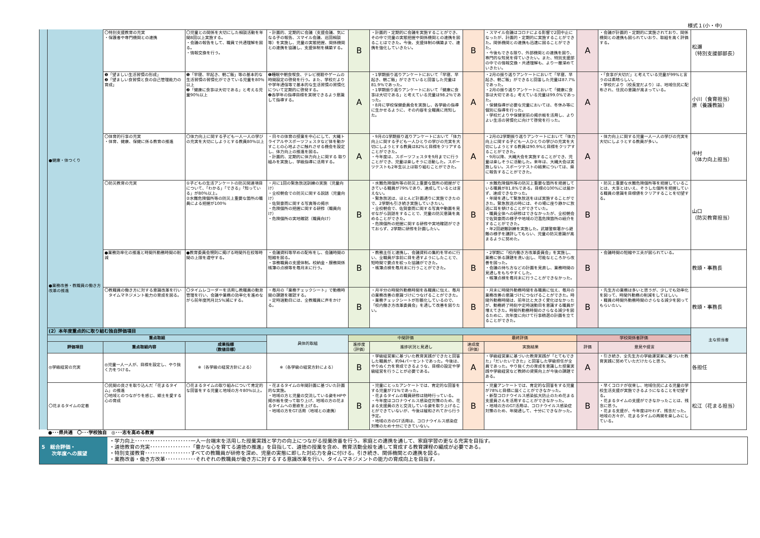様式１(小・中)
| | | 〇特別支援教育の充実 ・保護者や専門機関との連携 | 〇児童との関係を大切にした相談活動を年間8回以上実施する。 ・会議の報告をして、職員で共通理解を図る。 ・情報交換を行う。 | ・計画的、定期的に会議（支援会議、気になる子の報告、スマイル会議、巡回相談等）を実施し、児童の実態把握、関係機関との連携を協議し、支援体制を構築する。 | B | ・計画的・定期的に会議を実施することができ、その中で児童の実態把握や関係機関との連携を図ることはできた。今後、支援体制の構築まで、連携を強化していきたい。 | B | ・スマイル会議はコロナによる影響で2回中止になったが、計画的・定期的に実施することができた。関係機関との連携も迅速に図ることができた。 ・今後もできる限り、外部機関との連携を図り、専門的な知見を得ていきたい。また、特別支援部の中での情報交換・共通理解も、より一層深めていきたい。 | A | ・会議が計画的・定期的に実施されており、関係機関との連携も図られていおり、取組を高く評価する。 | 松瀬 （特別支援部部長） |
| | ●健康・体つくり | ❶「望ましい生活習慣の形成」 ❷「望ましい食習慣と食の自己管理能力の育成」 | ❶「早寝、早起き、朝ご飯」等の基本的な生活習慣の習慣化ができている児童を80％以上 ❷「健康に食事は大切である」と考える児童90％以上 | ❶睡眠や朝食喫食、テレビ視聴やゲームの時間設定の啓発を行う。また、学校だよりや学年通信等で基本的な生活習慣の習慣化について定期的に啓発する。 ❷各学年の指導目標を実現できるよう意識して指導する。 | A | ・1学期振り返りアンケートにおいて「早寝、早起き、朝ご飯」ができていると回答した児童は81.9％であった。 ・1学期振り返りアンケートにおいて「健康に食事は大切である」と考えている児童は98.2％であった。 ・8月に学校保健委員会を実施し、各学級の指導に生かせるように、その内容を全職員に周知した。 | A | ・2月の振り返りアンケートにおいて「早寝、早起き、朝ご飯」ができると回答した児童は87.7%であった。 ・2月の振り返りアンケートにおいて「健康に食事は大切である」考えている児童は99.0%であった。 ・保健指導が必要な児童においては、冬休み等に個別に指導を行った。 ・学校だよりや保健室前の掲示板を活用し、よりよい生活の習慣化に向けて啓発を行った。 | A | ・「食事が大切だ」と考えている児童が99%と言うのは素晴らしい。 ・学校だより（校長室だより）は、地域住民に配布され、住民の意識が高まっている。 | 小川（食育担当） 原（養護教諭） |
| | | 〇体育的行事の充実 ・体育、健康、保健に係る教育の推進 | 〇体力向上に関する子ども一人一人の学びの充実を大切にしようとする教員80％以上 | ・日々の体育の授業を中心にして、大縄トライアルやスポーツフェスタなど体を動かすことの心地よさに触れさせる機会を設定し、体力向上の推進を図る。 ・計画的、定期的に体力向上に関する 取り組みを実施し、学級指導に活用する。 | A | ・9月の1学期振り返りアンケートにおいて「体力向上に関する子ども一人ひとりの学びの充実を大切にしようとする教員は82%と目標をクリアすることができた。 ・今年度は、スポーツフェスタを9月までに行うことができ、児童は楽しそうに活動した。スポーツテストも2年生以上は取り組むことができた。 | A | ・2月の2学期振り返りアンケートにおいて「体力向上に関する子ども一人ひとりの学びの充実を大切にしようとする教員は90.9%と目標をクリアすることができた。 ・9月以降、大縄大会を実施することができ、児童は楽しそうに活動した。来年は、大縄大会は実施しない。スポーツテストの結果については、県に報告することができた。 | A | ・体力向上に関する児童一人一人の学びの充実を大切にしようとする教員が多い。 | 中村 （体力向上担当） |
| | | 〇防災教育の充実 | ①子どもの生活アンケートの防災関連項目について、「わかる」「できる」「知っている」が80％以上。 ②水難危険個所等の防災上重要な箇所の職員による把握が100％ | ・月に1回の緊急放送訓練の実施（児童向け） ・全校朝会での防災に関する説話（児童向け） ・佐賀豪雨に関する写真等の掲示 ・危険個所の把握に関する研修（職員向け） ・危険個所の実地確認（職員向け） | B | ・水難危険個所等の防災上重要な箇所の把握ができている職員が79%であり、達成しているとは言えない。 ・緊急放送は、ほとんど計画通りに実施できたので、2学期も引き続き実施していきたい。 ・全校朝会で、佐賀豪雨に関する写真や動画を見せながら説話をすることで、児童の防災意識を高めることができた。 ・危険個所の把握に関する研修や実地確認ができておらず、2学期に研修を計画したい。 | B | ・水難危険個所等の防災上重要な箇所を把握している職員が81.8%である。目標の100%には届かず、達成できなかった。 ・年間を通して緊急放送をほぼ実施することができた。緊急放送の時には、その場に座り静かに放送に耳を傾けることができていた。 ・職員全体への研修はできなかったが、全校朝会で佐賀豪雨の様子や地域の氾濫危険箇所の紹介をすることができた。 ・年2回避難訓練を実施した。武雄警察署から避難の様子を講評してもらい、児童の防災意識が高まるように努めた。 | B | ・防災上重要な水難危険個所等を把握していることは、大事とはいえ、そうした個所を把握している職員の意識を目標値をクリアすることを切望する。 | 山口 （防災教育担当） |
| | ●業務改善・教職員の働き方改革の推進 | ●業務効率化の推進と時間外勤務時間の削減 | ●教育委員会規則に掲げる時間外在校等時間の上限を遵守する。 | ・会議資料等早めの配布をし、会議時間の短縮を図る。 ・事務職員の支援体制。校納金・服務関係帳簿の点検等を毎月末に行う。 | B | ・教務主任と連携し、会議資料の集約を早めに行い、全職員が事前に目を通すようにしたことで、短時間で要点を絞った協議ができた。 ・帳簿点検を毎月末に行うことができた。 | B | ・2学期に「校内働き方改革委員会」を実施し、業務に係る課題を洗い出し、可能なところから改善を図った。 ・会議の持ち方などの計画を見直し、業務時間の見通しをもちやすくした。 ・帳簿点検を毎月末に行うことができなかった。 | B | ・会議時間の短縮や工夫が図られている。 | 教頭・事務長 |
| | | 〇教職員の働き方に対する意識改革を行い タイムマネジメント能力の育成を図る。 | 〇タイムレコーダーを活用し教職員の勤怠管理を行い、会議や業務の効率化を進めながら前年度同月比5％減にする。 | ・毎月の「業務チェックシート」で勤務時間の課題を確認する。 ・定時退勤日には、全教職員に声をかける。 | B | ・月半分の時間外勤務時間を各職員に伝え、毎月の業務改善の意識づけにつなげることができた。 ・業務チェックシートが形骸化しているので、「校内働き方改革委員会」を通して改善を図りたい。 | B | ・月末に時間外勤務時間を各職員に伝え、毎月の業務改善の意識づけにつなげることができた。時間外勤務時間は、前年比と大きく変化はなかったが、勤務終了時刻や定時退勤日を意識する職員が増えてきた。時間外勤務時間のさらなる減少を図るために、次年度に向けて行事精選の計画を立てることができた。 | B | ・先生方の業務は多いと思うが、少しでも効率化を図って、時間外勤務の削減をしてほしい。 ・職員の時間外勤務時間のさらなる減少を図ってもらいたい。 | 教頭・事務長 |
| | (2）本年度重点的に取り組む独自評価項目 | | | | | | | | | | 主な担当者 |
| | 重点取組 | | | 具体的取組 | 中間評価 | | 最終評価 | | 学校関係者評価 | | |
| | 評価項目 | 重点取組内容 | 成果指標 （数値目標） | | 進捗度 （評価） | 進捗状況と見通し | 達成度 （評価） | 実施結果 | 評価 | 意見や提言 | |
| | ◎学級経営の充実 | ◎児童一人一人が、目標を設定し、やり抜く力をつける。 | ※（各学級の経営方針による） | ※（各学級の経営方針による） | B | ・学級経営案に基づいた教育実践ができたと回答した職員が、約94パーセントであった。今後は、やりぬく力を育成できるような、目標の設定や学級経営を行うことが必要である。 | A | ・学級経営案に基づいた教育実践が「とてもできた」「だいたいできた」と回答した学級担任が全員であった。やり抜く力の育成を意識した授業実践や学級経営など教師の資質向上が今後の課題である。 | A | ・引き続き、全先生方の学級運営案に基づいた教育実践に努めていただけたらと思う。 | 各担任 |
| | 〇花まるタイムの定着 | 〇民間の良さを取り込んだ「花まるタイム」の推進 〇地域とのつながりを感じ、郷土を愛する心の育成 | 〇花まるタイムの取り組みについて肯定的な回答をする児童と地域の方々80％以上。 | ・花まるタイムの年間計画に基づいた計画的な実施。 ・地域の方と児童の交流している姿をHPや掲示板を使って取り上げ、地域の方の花まるタイムへの意欲を上げる。 ・地域の方をGT活用（地域との連携） | B | ・児童にとったアンケートでは、肯定的な回答をする児童が71％であった。 ・花まるタイムの職員研修は随時行っている。 ・今年度はコロナウイルス感染症対策のため、花まる支援員の方と交流している姿を取り上げることができていないが、今後は緩和されてから行う予定。 ・地域の方のGT活用は、コロナウイルス感染症対策のため十分にできていない。 | B | ・児童アンケートでは、肯定的な回答をする児童が78%と目標に届くことができなかった。 ・新型コロナウイルス感染拡大防止のため花まる支援員さんを活用することができなかった。 ・地域の方のGT活用は、コロナウイルス感染症対策のため、年間通して、十分にできなかった。 | B | ・早くコロナが収束し、地域住民による児童の学校生活支援が実施できるようになることを切望する。 ・花まるタイムの支援ができなかったことは、残念に思う。 ・花まる支援が、今年度は叶わず、残念だった。地域の方々が、花まるタイムの再開を楽しみにしている。 | 松江（花まる担当） |
●･･･県共通　〇･･･学校独自　◎･･･志を高める教育
5　総合評価・
　　次年度への展望
・学力向上･･････････････････････一人一台端末を活用した授業実践と学力の向上につながる授業改善を行う。家庭との連携を通して、家庭学習の更なる充実を目指す。
・道徳教育の充実････････････････「豊かな心を育てる道徳の推進」を目指して、道徳の授業を含め、教育活動全般を通して育成する教育課程の編成が必要である。
・特別支援教育･･････････････････すべての教職員が研修を深め、児童の実態に即した対応力を身に付ける。引き続き、関係機関との連携を図る。
・業務改善・働き方改革････････････それぞれの教職員が働き方に対するする意識改革を行い、タイムマネジメントの能力の育成向上を目指す。